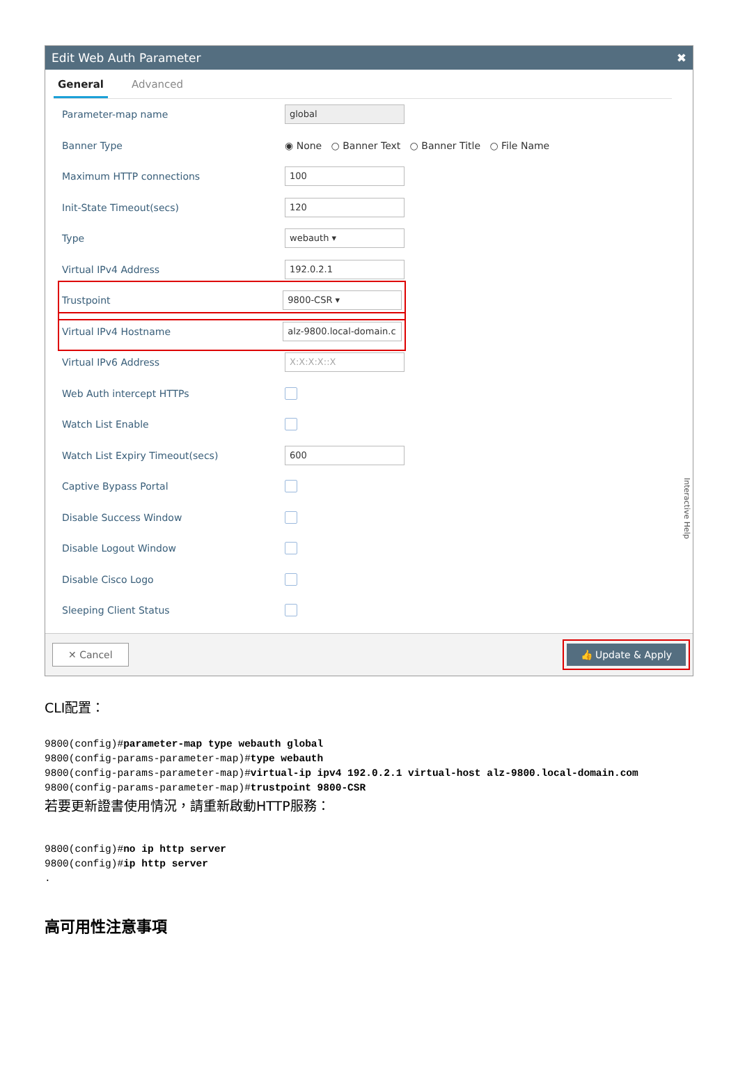Edit Web Auth Parameter ✖
General Advanced
Parameter-map name global
Banner Type ◉ None ○ Banner Text ○ Banner Title ○ File Name
Maximum HTTP connections 100
Init-State Timeout(secs) 120
Type webauth ▾
Virtual IPv4 Address 192.0.2.1
Trustpoint 9800-CSR ▾
Virtual IPv4 Hostname alz-9800.local-domain.c
Virtual IPv6 Address X:X:X:X::X
Web Auth intercept HTTPs
Watch List Enable
Watch List Expiry Timeout(secs) 600
Captive Bypass Portal
Disable Success Window
Disable Logout Window
Disable Cisco Logo
Sleeping Client Status
Interactive Help
✕ Cancel 👍 Update & Apply
CLI配置：
9800(config)#parameter-map type webauth global
9800(config-params-parameter-map)#type webauth
9800(config-params-parameter-map)#virtual-ip ipv4 192.0.2.1 virtual-host alz-9800.local-domain.com
9800(config-params-parameter-map)#trustpoint 9800-CSR
若要更新證書使用情況，請重新啟動HTTP服務：
9800(config)#no ip http server
9800(config)#ip http server
.
高可用性注意事項